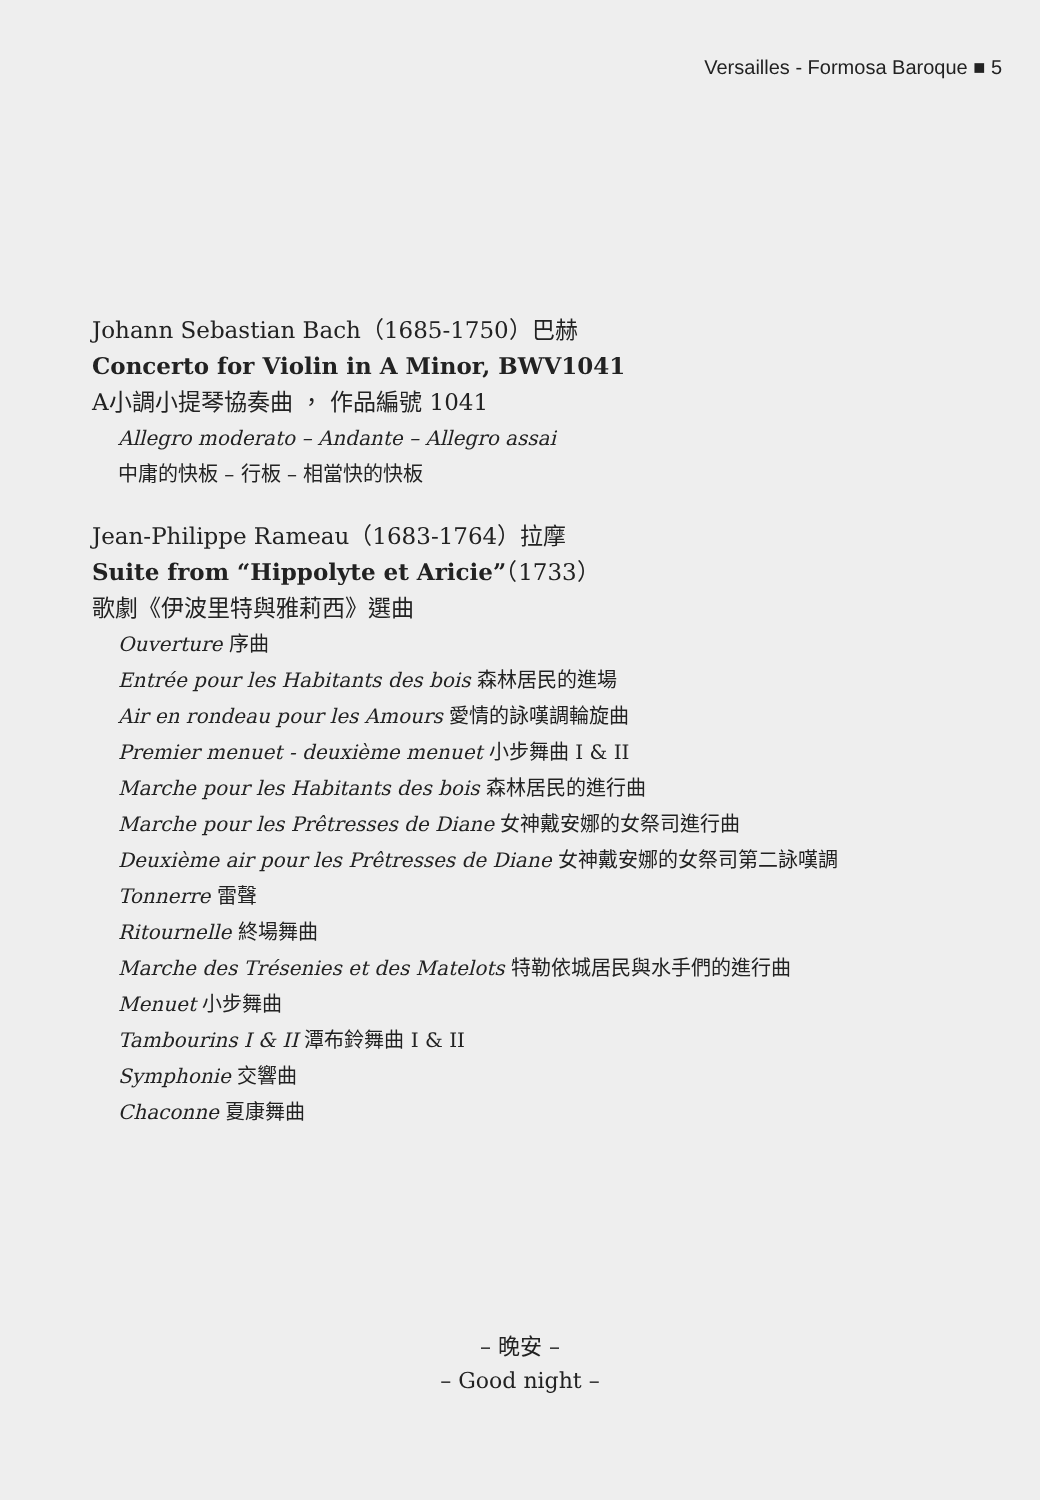Versailles - Formosa Baroque ■ 5
Johann Sebastian Bach（1685-1750）巴赫
Concerto for Violin in A Minor, BWV1041
A小調小提琴協奏曲 ， 作品編號 1041
Allegro moderato – Andante – Allegro assai
中庸的快板 – 行板 – 相當快的快板
Jean-Philippe Rameau（1683-1764）拉摩
Suite from “Hippolyte et Aricie”（1733）
歌劇《伊波里特與雅莉西》選曲
Ouverture 序曲
Entrée pour les Habitants des bois 森林居民的進場
Air en rondeau pour les Amours 愛情的詠嘆調輪旋曲
Premier menuet - deuxième menuet 小步舞曲 I & II
Marche pour les Habitants des bois 森林居民的進行曲
Marche pour les Prêtresses de Diane 女神戴安娜的女祭司進行曲
Deuxième air pour les Prêtresses de Diane 女神戴安娜的女祭司第二詠嘆調
Tonnerre 雷聲
Ritournelle 終場舞曲
Marche des Trésenies et des Matelots 特勒依城居民與水手們的進行曲
Menuet 小步舞曲
Tambourins I & II 潭布鈴舞曲 I & II
Symphonie 交響曲
Chaconne 夏康舞曲
– 晚安 –
– Good night –